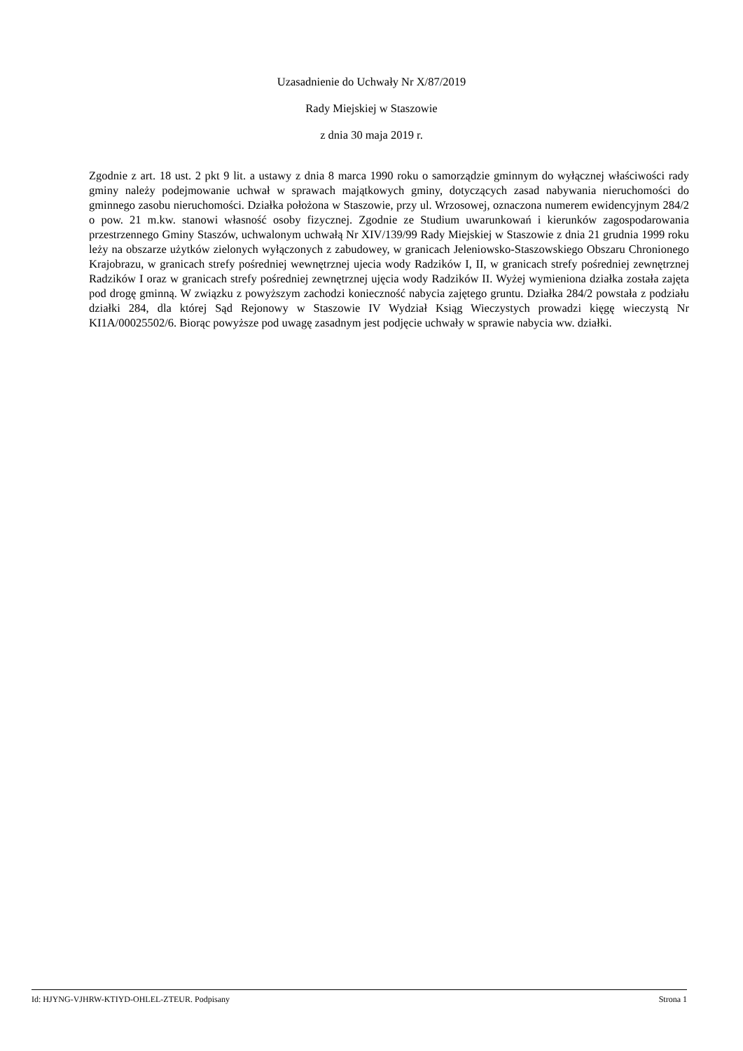Uzasadnienie do Uchwały Nr X/87/2019
Rady Miejskiej w Staszowie
z dnia 30 maja 2019 r.
Zgodnie z art. 18 ust. 2 pkt 9 lit. a ustawy z dnia 8 marca 1990 roku o samorządzie gminnym do wyłącznej właściwości rady gminy należy podejmowanie uchwał w sprawach majątkowych gminy, dotyczących zasad nabywania nieruchomości do gminnego zasobu nieruchomości. Działka położona w Staszowie, przy ul. Wrzosowej, oznaczona numerem ewidencyjnym 284/2 o pow. 21 m.kw. stanowi własność osoby fizycznej. Zgodnie ze Studium uwarunkowań i kierunków zagospodarowania przestrzennego Gminy Staszów, uchwalonym uchwałą Nr XIV/139/99 Rady Miejskiej w Staszowie z dnia 21 grudnia 1999 roku leży na obszarze użytków zielonych wyłączonych z zabudowey, w granicach Jeleniowsko-Staszowskiego Obszaru Chronionego Krajobrazu, w granicach strefy pośredniej wewnętrznej ujecia wody Radzików I, II, w granicach strefy pośredniej zewnętrznej Radzików I oraz w granicach strefy pośredniej zewnętrznej ujęcia wody Radzików II. Wyżej wymieniona działka została zajęta pod drogę gminną. W związku z powyższym zachodzi konieczność nabycia zajętego gruntu. Działka 284/2 powstała z podziału działki 284, dla której Sąd Rejonowy w Staszowie IV Wydział Ksiąg Wieczystych prowadzi kięgę wieczystą Nr KI1A/00025502/6. Biorąc powyższe pod uwagę zasadnym jest podjęcie uchwały w sprawie nabycia ww. działki.
Id: HJYNG-VJHRW-KTIYD-OHLEL-ZTEUR. Podpisany Strona 1